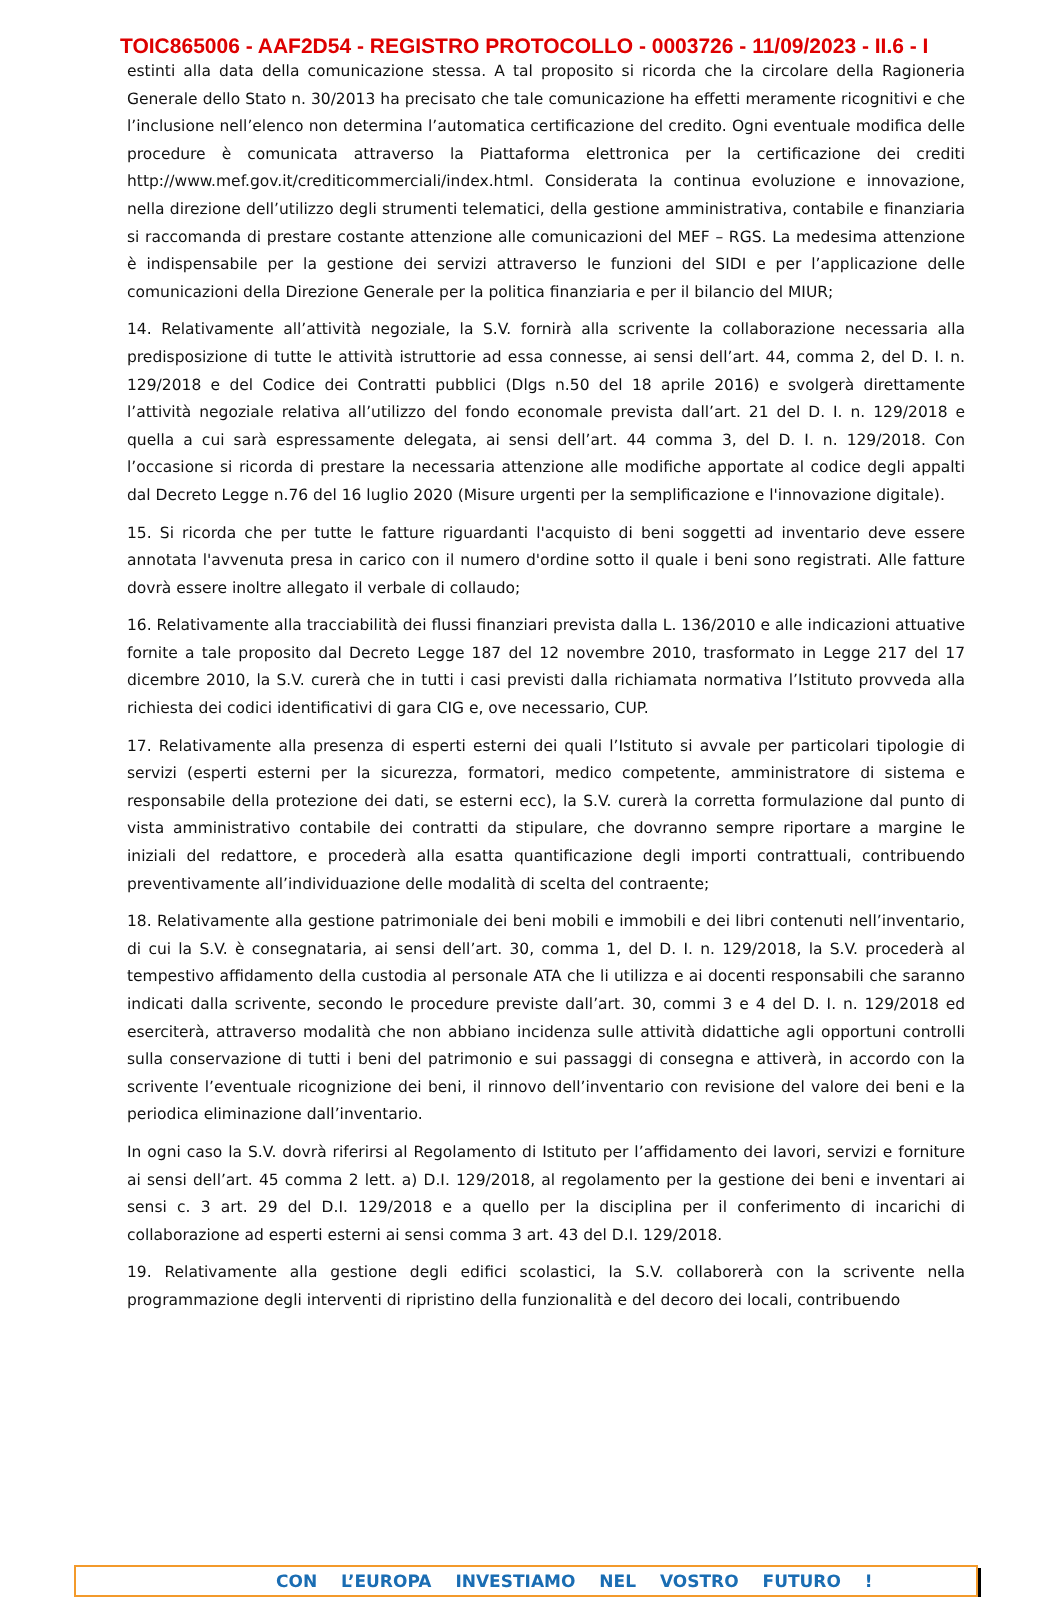TOIC865006 - AAF2D54 - REGISTRO PROTOCOLLO - 0003726 - 11/09/2023 - II.6 - I
estinti alla data della comunicazione stessa. A tal proposito si ricorda che la circolare della Ragioneria Generale dello Stato n. 30/2013 ha precisato che tale comunicazione ha effetti meramente ricognitivi e che l’inclusione nell’elenco non determina l’automatica certificazione del credito. Ogni eventuale modifica delle procedure è comunicata attraverso la Piattaforma elettronica per la certificazione dei crediti http://www.mef.gov.it/crediticommerciali/index.html. Considerata la continua evoluzione e innovazione, nella direzione dell’utilizzo degli strumenti telematici, della gestione amministrativa, contabile e finanziaria si raccomanda di prestare costante attenzione alle comunicazioni del MEF – RGS. La medesima attenzione è indispensabile per la gestione dei servizi attraverso le funzioni del SIDI e per l’applicazione delle comunicazioni della Direzione Generale per la politica finanziaria e per il bilancio del MIUR;
14. Relativamente all’attività negoziale, la S.V. fornirà alla scrivente la collaborazione necessaria alla predisposizione di tutte le attività istruttorie ad essa connesse, ai sensi dell’art. 44, comma 2, del D. I. n. 129/2018 e del Codice dei Contratti pubblici (Dlgs n.50 del 18 aprile 2016) e svolgerà direttamente l’attività negoziale relativa all’utilizzo del fondo economale prevista dall’art. 21 del D. I. n. 129/2018 e quella a cui sarà espressamente delegata, ai sensi dell’art. 44 comma 3, del D. I. n. 129/2018. Con l’occasione si ricorda di prestare la necessaria attenzione alle modifiche apportate al codice degli appalti dal Decreto Legge n.76 del 16 luglio 2020 (Misure urgenti per la semplificazione e l'innovazione digitale).
15. Si ricorda che per tutte le fatture riguardanti l'acquisto di beni soggetti ad inventario deve essere annotata l'avvenuta presa in carico con il numero d'ordine sotto il quale i beni sono registrati. Alle fatture dovrà essere inoltre allegato il verbale di collaudo;
16. Relativamente alla tracciabilità dei flussi finanziari prevista dalla L. 136/2010 e alle indicazioni attuative fornite a tale proposito dal Decreto Legge 187 del 12 novembre 2010, trasformato in Legge 217 del 17 dicembre 2010, la S.V. curerà che in tutti i casi previsti dalla richiamata normativa l’Istituto provveda alla richiesta dei codici identificativi di gara CIG e, ove necessario, CUP.
17. Relativamente alla presenza di esperti esterni dei quali l’Istituto si avvale per particolari tipologie di servizi (esperti esterni per la sicurezza, formatori, medico competente, amministratore di sistema e responsabile della protezione dei dati, se esterni ecc), la S.V. curerà la corretta formulazione dal punto di vista amministrativo contabile dei contratti da stipulare, che dovranno sempre riportare a margine le iniziali del redattore, e procederà alla esatta quantificazione degli importi contrattuali, contribuendo preventivamente all’individuazione delle modalità di scelta del contraente;
18. Relativamente alla gestione patrimoniale dei beni mobili e immobili e dei libri contenuti nell’inventario, di cui la S.V. è consegnataria, ai sensi dell’art. 30, comma 1, del D. I. n. 129/2018, la S.V. procederà al tempestivo affidamento della custodia al personale ATA che li utilizza e ai docenti responsabili che saranno indicati dalla scrivente, secondo le procedure previste dall’art. 30, commi 3 e 4 del D. I. n. 129/2018 ed eserciterà, attraverso modalità che non abbiano incidenza sulle attività didattiche agli opportuni controlli sulla conservazione di tutti i beni del patrimonio e sui passaggi di consegna e attiverà, in accordo con la scrivente l’eventuale ricognizione dei beni, il rinnovo dell’inventario con revisione del valore dei beni e la periodica eliminazione dall’inventario.
In ogni caso la S.V. dovrà riferirsi al Regolamento di Istituto per l’affidamento dei lavori, servizi e forniture ai sensi dell’art. 45 comma 2 lett. a) D.I. 129/2018, al regolamento per la gestione dei beni e inventari ai sensi c. 3 art. 29 del D.I. 129/2018 e a quello per la disciplina per il conferimento di incarichi di collaborazione ad esperti esterni ai sensi comma 3 art. 43 del D.I. 129/2018.
19. Relativamente alla gestione degli edifici scolastici, la S.V. collaborerà con la scrivente nella programmazione degli interventi di ripristino della funzionalità e del decoro dei locali, contribuendo
CON L’EUROPA INVESTIAMO NEL VOSTRO FUTURO !